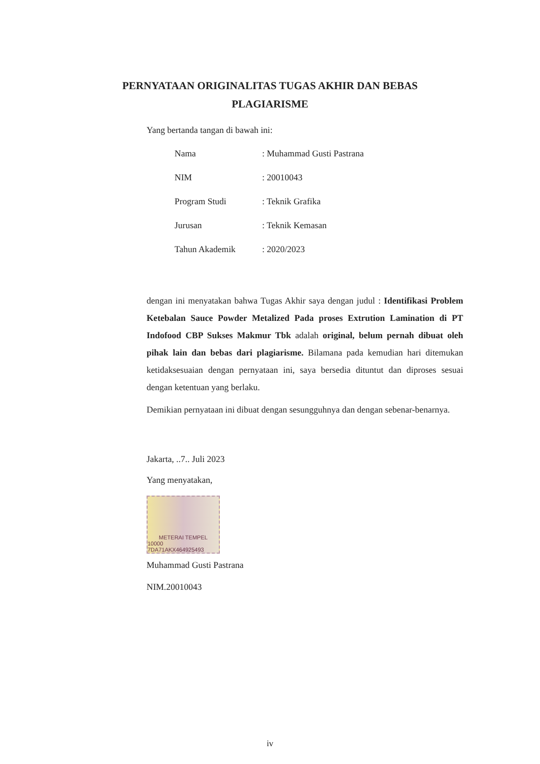PERNYATAAN ORIGINALITAS TUGAS AKHIR DAN BEBAS
PLAGIARISME
Yang bertanda tangan di bawah ini:
| Nama | : Muhammad Gusti Pastrana |
| NIM | : 20010043 |
| Program Studi | : Teknik Grafika |
| Jurusan | : Teknik Kemasan |
| Tahun Akademik | : 2020/2023 |
dengan ini menyatakan bahwa Tugas Akhir saya dengan judul : Identifikasi Problem Ketebalan Sauce Powder Metalized Pada proses Extrution Lamination di PT Indofood CBP Sukses Makmur Tbk adalah original, belum pernah dibuat oleh pihak lain dan bebas dari plagiarisme. Bilamana pada kemudian hari ditemukan ketidaksesuaian dengan pernyataan ini, saya bersedia dituntut dan diproses sesuai dengan ketentuan yang berlaku.
Demikian pernyataan ini dibuat dengan sesungguhnya dan dengan sebenar-benarnya.
Jakarta, ..7.. Juli 2023
Yang menyatakan,
METERAI TEMPEL
10000 7DA71AKX464925493
Muhammad Gusti Pastrana
NIM.20010043
iv